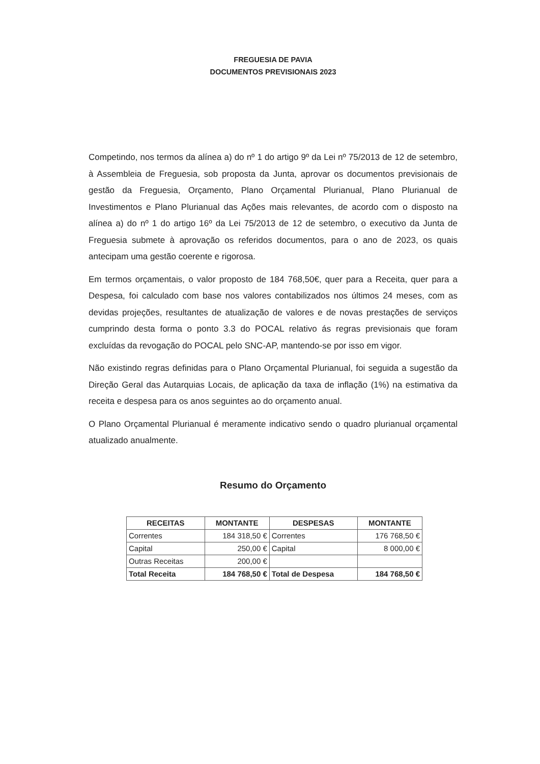FREGUESIA DE PAVIA
DOCUMENTOS PREVISIONAIS 2023
Competindo, nos termos da alínea a) do nº 1 do artigo 9º da Lei nº 75/2013 de 12 de setembro, à Assembleia de Freguesia, sob proposta da Junta, aprovar os documentos previsionais de gestão da Freguesia, Orçamento, Plano Orçamental Plurianual, Plano Plurianual de Investimentos e Plano Plurianual das Ações mais relevantes, de acordo com o disposto na alínea a) do nº 1 do artigo 16º da Lei 75/2013 de 12 de setembro, o executivo da Junta de Freguesia submete à aprovação os referidos documentos, para o ano de 2023, os quais antecipam uma gestão coerente e rigorosa.
Em termos orçamentais, o valor proposto de 184 768,50€, quer para a Receita, quer para a Despesa, foi calculado com base nos valores contabilizados nos últimos 24 meses, com as devidas projeções, resultantes de atualização de valores e de novas prestações de serviços cumprindo desta forma o ponto 3.3 do POCAL relativo ás regras previsionais que foram excluídas da revogação do POCAL pelo SNC-AP, mantendo-se por isso em vigor.
Não existindo regras definidas para o Plano Orçamental Plurianual, foi seguida a sugestão da Direção Geral das Autarquias Locais, de aplicação da taxa de inflação (1%) na estimativa da receita e despesa para os anos seguintes ao do orçamento anual.
O Plano Orçamental Plurianual é meramente indicativo sendo o quadro plurianual orçamental atualizado anualmente.
Resumo do Orçamento
| RECEITAS | MONTANTE | DESPESAS | MONTANTE |
| --- | --- | --- | --- |
| Correntes | 184 318,50 € | Correntes | 176 768,50 € |
| Capital | 250,00 € | Capital | 8 000,00 € |
| Outras Receitas | 200,00 € | | |
| Total Receita | 184 768,50 € | Total de Despesa | 184 768,50 € |